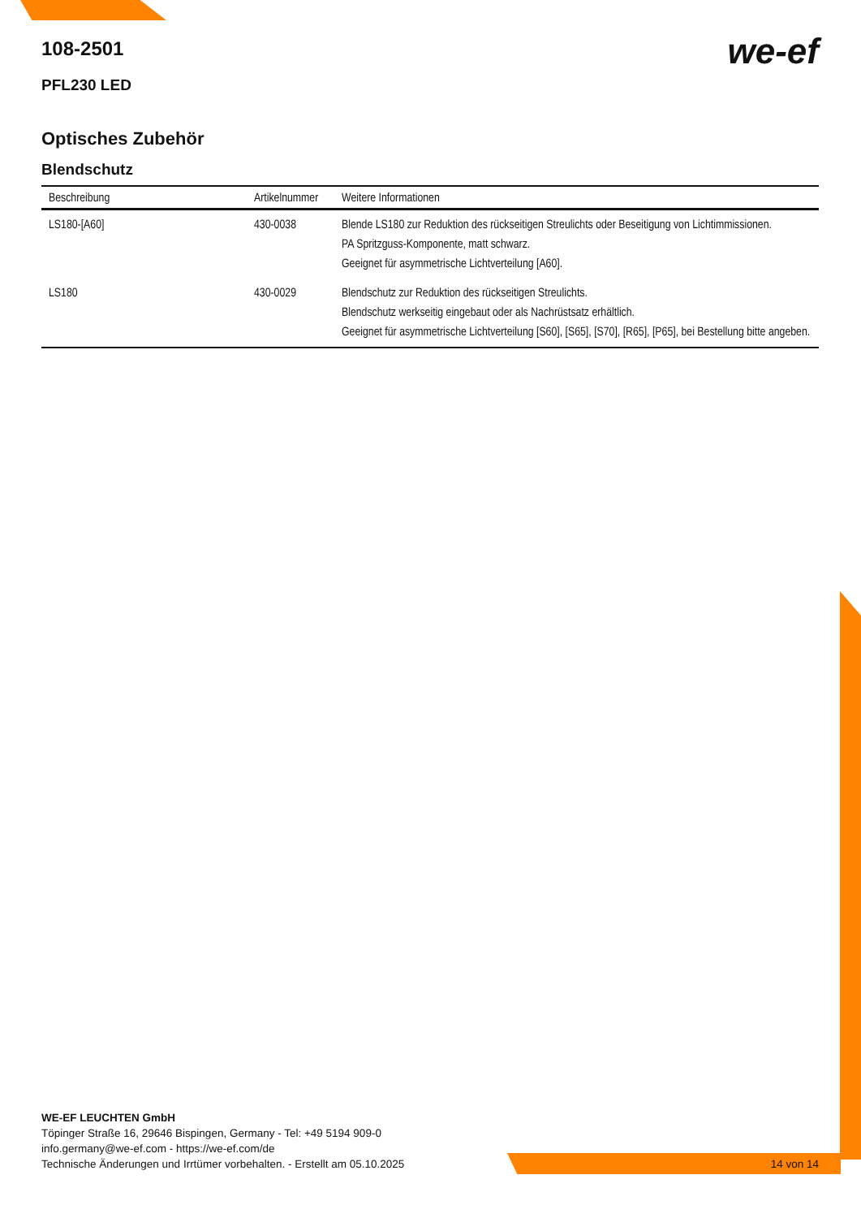we-ef
108-2501
PFL230 LED
Optisches Zubehör
Blendschutz
| Beschreibung | Artikelnummer | Weitere Informationen |
| --- | --- | --- |
| LS180-[A60] | 430-0038 | Blende LS180 zur Reduktion des rückseitigen Streulichts oder Beseitigung von Lichtimmissionen. PA Spritzguss-Komponente, matt schwarz. Geeignet für asymmetrische Lichtverteilung [A60]. |
| LS180 | 430-0029 | Blendschutz zur Reduktion des rückseitigen Streulichts. Blendschutz werkseitig eingebaut oder als Nachrüstsatz erhältlich. Geeignet für asymmetrische Lichtverteilung [S60], [S65], [S70], [R65], [P65], bei Bestellung bitte angeben. |
WE-EF LEUCHTEN GmbH
Töpinger Straße 16, 29646 Bispingen, Germany - Tel: +49 5194 909-0
info.germany@we-ef.com - https://we-ef.com/de
Technische Änderungen und Irrtümer vorbehalten. - Erstellt am 05.10.2025 14 von 14